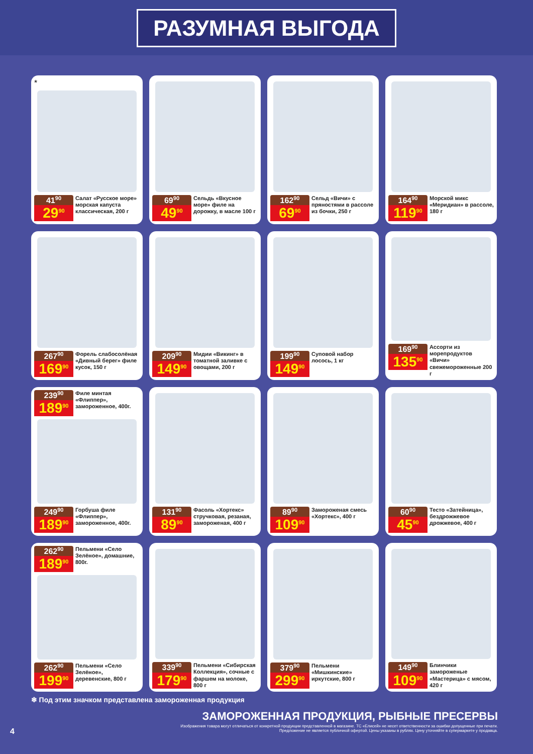РАЗУМНАЯ ВЫГОДА
*
41<sup>90</sup>
29<sup>90</sup>
Салат «Русское море» морская капуста классическая, 200 г
69<sup>90</sup>
49<sup>90</sup>
Сельдь «Вкусное море» филе на дорожку, в масле 100 г
162<sup>90</sup>
69<sup>90</sup>
Сельд «Вичи» с пряностями в рассоле из бочки, 250 г
164<sup>90</sup>
119<sup>90</sup>
Морской микс «Меридиан» в рассоле, 180 г
267<sup>90</sup>
169<sup>90</sup>
Форель слабосолёная «Дивный берег» филе кусок, 150 г
209<sup>90</sup>
149<sup>90</sup>
Мидии «Викинг» в томатной заливке с овощами, 200 г
199<sup>90</sup>
149<sup>90</sup>
Суповой набор лосось, 1 кг
169<sup>90</sup>
135<sup>90</sup>
Ассорти из морепродуктов «Вичи» свежемороженные 200 г
239<sup>90</sup>
189<sup>90</sup>
Филе минтая «Флиппер», замороженное, 400г.
249<sup>90</sup>
189<sup>90</sup>
Горбуша филе «Флиппер», замороженное, 400г.
131<sup>90</sup>
89<sup>90</sup>
Фасоль «Хортекс» стручковая, резаная, замороженая, 400 г
89<sup>90</sup>
109<sup>90</sup>
Замороженая смесь «Хортекс», 400 г
60<sup>90</sup>
45<sup>90</sup>
Тесто «Затейница», бездрожжевое дрожжевое, 400 г
262<sup>90</sup>
189<sup>90</sup>
Пельмени «Село Зелёное», домашние, 800г.
262<sup>90</sup>
199<sup>90</sup>
Пельмени «Село Зелёное», деревенские, 800 г
339<sup>90</sup>
179<sup>90</sup>
Пельмени «Сибирская Коллекция», сочные с фаршем на молоке, 800 г
379<sup>90</sup>
299<sup>90</sup>
Пельмени «Мишкинские» иркутские, 800 г
149<sup>90</sup>
109<sup>90</sup>
Блинчики замороженые «Мастерица» с мясом, 420 г
❄ Под этим значком представлена замороженная продукция
ЗАМОРОЖЕННАЯ ПРОДУКЦИЯ, РЫБНЫЕ ПРЕСЕРВЫ
Изображения товара могут отличаться от конкретной продукции представленной в магазине. ТС «Елисей» не несет ответственности за ошибки допущенные при печати.
Предложение не является публичной офертой. Цены указаны в рублях. Цену уточняйте в супермаркете у продавца.
4